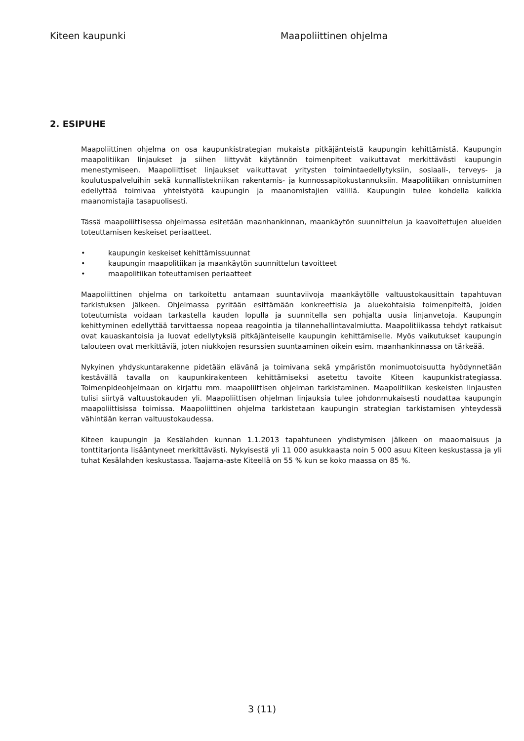Kiteen kaupunki Maapoliittinen ohjelma
2. ESIPUHE
Maapoliittinen ohjelma on osa kaupunkistrategian mukaista pitkäjänteistä kaupungin kehittämistä. Kaupungin maapolitiikan linjaukset ja siihen liittyvät käytännön toimenpiteet vaikuttavat merkittävästi kaupungin menestymiseen. Maapoliittiset linjaukset vaikuttavat yritysten toimintaedellytyksiin, sosiaali-, terveys- ja koulutuspalveluihin sekä kunnallistekniikan rakentamis- ja kunnossapitokustannuksiin. Maapolitiikan onnistuminen edellyttää toimivaa yhteistyötä kaupungin ja maanomistajien välillä. Kaupungin tulee kohdella kaikkia maanomistajia tasapuolisesti.
Tässä maapoliittisessa ohjelmassa esitetään maanhankinnan, maankäytön suunnittelun ja kaavoitettujen alueiden toteuttamisen keskeiset periaatteet.
• kaupungin keskeiset kehittämissuunnat
• kaupungin maapolitiikan ja maankäytön suunnittelun tavoitteet
• maapolitiikan toteuttamisen periaatteet
Maapoliittinen ohjelma on tarkoitettu antamaan suuntaviivoja maankäytölle valtuustokausittain tapahtuvan tarkistuksen jälkeen. Ohjelmassa pyritään esittämään konkreettisia ja aluekohtaisia toimenpiteitä, joiden toteutumista voidaan tarkastella kauden lopulla ja suunnitella sen pohjalta uusia linjanvetoja. Kaupungin kehittyminen edellyttää tarvittaessa nopeaa reagointia ja tilannehallintavalmiutta. Maapolitiikassa tehdyt ratkaisut ovat kauaskantoisia ja luovat edellytyksiä pitkäjänteiselle kaupungin kehittämiselle. Myös vaikutukset kaupungin talouteen ovat merkittäviä, joten niukkojen resurssien suuntaaminen oikein esim. maanhankinnassa on tärkeää.
Nykyinen yhdyskuntarakenne pidetään elävänä ja toimivana sekä ympäristön monimuotoisuutta hyödynnetään kestävällä tavalla on kaupunkirakenteen kehittämiseksi asetettu tavoite Kiteen kaupunkistrategiassa. Toimenpideohjelmaan on kirjattu mm. maapoliittisen ohjelman tarkistaminen. Maapolitiikan keskeisten linjausten tulisi siirtyä valtuustokauden yli. Maapoliittisen ohjelman linjauksia tulee johdonmukaisesti noudattaa kaupungin maapoliittisissa toimissa. Maapoliittinen ohjelma tarkistetaan kaupungin strategian tarkistamisen yhteydessä vähintään kerran valtuustokaudessa.
Kiteen kaupungin ja Kesälahden kunnan 1.1.2013 tapahtuneen yhdistymisen jälkeen on maaomaisuus ja tonttitarjonta lisääntyneet merkittävästi. Nykyisestä yli 11 000 asukkaasta noin 5 000 asuu Kiteen keskustassa ja yli tuhat Kesälahden keskustassa. Taajama-aste Kiteellä on 55 % kun se koko maassa on 85 %.
3 (11)